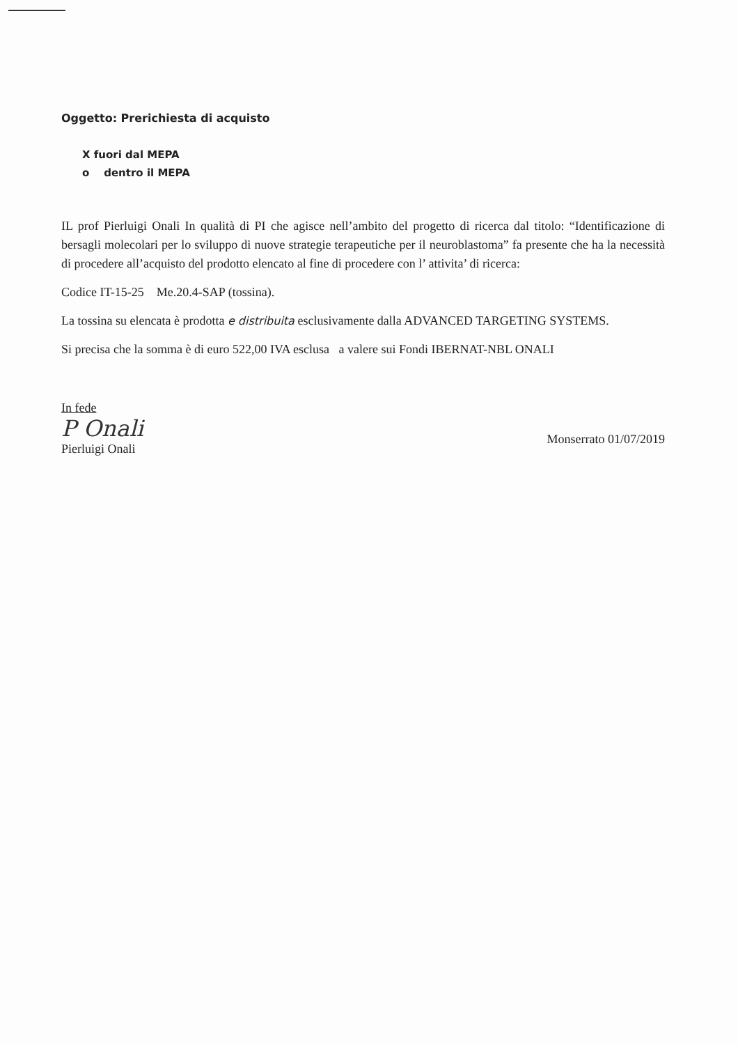Oggetto: Prerichiesta di acquisto
X fuori dal MEPA
o dentro il MEPA
IL prof Pierluigi Onali In qualità di PI che agisce nell’ambito del progetto di ricerca dal titolo: “Identificazione di bersagli molecolari per lo sviluppo di nuove strategie terapeutiche per il neuroblastoma” fa presente che ha la necessità di procedere all’acquisto del prodotto elencato al fine di procedere con l’ attivita’ di ricerca:
Codice IT-15-25 Me.20.4-SAP (tossina).
La tossina su elencata è prodotta e distribuita esclusivamente dalla ADVANCED TARGETING SYSTEMS.
Si precisa che la somma è di euro 522,00 IVA esclusa a valere sui Fondi IBERNAT-NBL ONALI
In fede
P Onali
Pierluigi Onali
Monserrato 01/07/2019